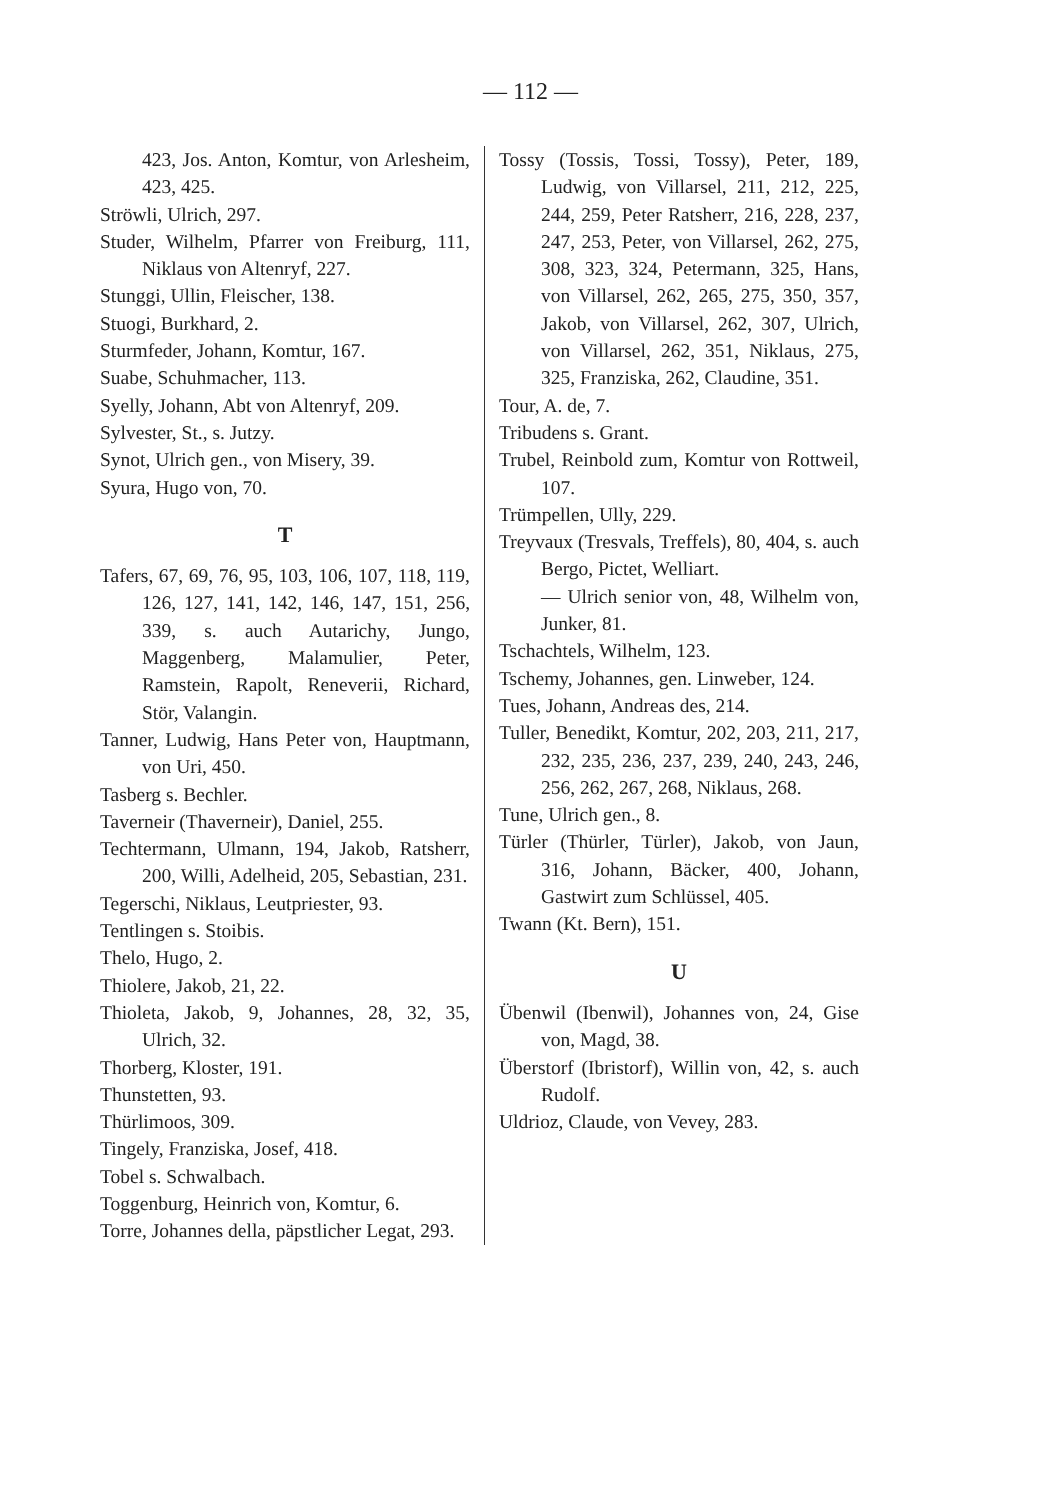— 112 —
423, Jos. Anton, Komtur, von Arlesheim, 423, 425.
Ströwli, Ulrich, 297.
Studer, Wilhelm, Pfarrer von Freiburg, 111, Niklaus von Altenryf, 227.
Stunggi, Ullin, Fleischer, 138.
Stuogi, Burkhard, 2.
Sturmfeder, Johann, Komtur, 167.
Suabe, Schuhmacher, 113.
Syelly, Johann, Abt von Altenryf, 209.
Sylvester, St., s. Jutzy.
Synot, Ulrich gen., von Misery, 39.
Syura, Hugo von, 70.
T
Tafers, 67, 69, 76, 95, 103, 106, 107, 118, 119, 126, 127, 141, 142, 146, 147, 151, 256, 339, s. auch Autarichy, Jungo, Maggenberg, Malamulier, Peter, Ramstein, Rapolt, Reneverii, Richard, Stör, Valangin.
Tanner, Ludwig, Hans Peter von, Hauptmann, von Uri, 450.
Tasberg s. Bechler.
Taverneir (Thaverneir), Daniel, 255.
Techtermann, Ulmann, 194, Jakob, Ratsherr, 200, Willi, Adelheid, 205, Sebastian, 231.
Tegerschi, Niklaus, Leutpriester, 93.
Tentlingen s. Stoibis.
Thelo, Hugo, 2.
Thiolere, Jakob, 21, 22.
Thioleta, Jakob, 9, Johannes, 28, 32, 35, Ulrich, 32.
Thorberg, Kloster, 191.
Thunstetten, 93.
Thürlimoos, 309.
Tingely, Franziska, Josef, 418.
Tobel s. Schwalbach.
Toggenburg, Heinrich von, Komtur, 6.
Torre, Johannes della, päpstlicher Legat, 293.
Tossy (Tossis, Tossi, Tossy), Peter, 189, Ludwig, von Villarsel, 211, 212, 225, 244, 259, Peter Ratsherr, 216, 228, 237, 247, 253, Peter, von Villarsel, 262, 275, 308, 323, 324, Petermann, 325, Hans, von Villarsel, 262, 265, 275, 350, 357, Jakob, von Villarsel, 262, 307, Ulrich, von Villarsel, 262, 351, Niklaus, 275, 325, Franziska, 262, Claudine, 351.
Tour, A. de, 7.
Tribudens s. Grant.
Trubel, Reinbold zum, Komtur von Rottweil, 107.
Trümpellen, Ully, 229.
Treyvaux (Tresvals, Treffels), 80, 404, s. auch Bergo, Pictet, Welliart.
— Ulrich senior von, 48, Wilhelm von, Junker, 81.
Tschachtels, Wilhelm, 123.
Tschemy, Johannes, gen. Linweber, 124.
Tues, Johann, Andreas des, 214.
Tuller, Benedikt, Komtur, 202, 203, 211, 217, 232, 235, 236, 237, 239, 240, 243, 246, 256, 262, 267, 268, Niklaus, 268.
Tune, Ulrich gen., 8.
Türler (Thürler, Türler), Jakob, von Jaun, 316, Johann, Bäcker, 400, Johann, Gastwirt zum Schlüssel, 405.
Twann (Kt. Bern), 151.
U
Übenwil (Ibenwil), Johannes von, 24, Gise von, Magd, 38.
Überstorf (Ibristorf), Willin von, 42, s. auch Rudolf.
Uldrioz, Claude, von Vevey, 283.